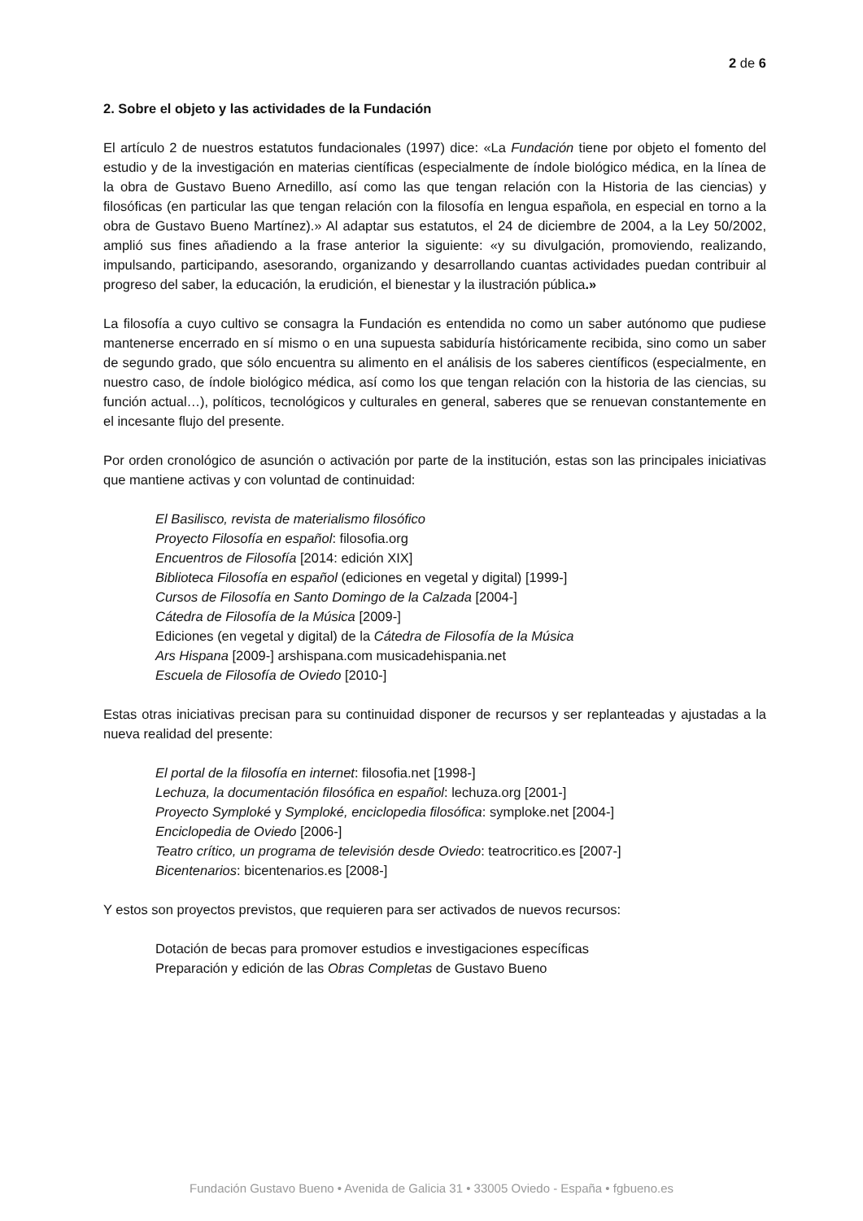2 de 6
2. Sobre el objeto y las actividades de la Fundación
El artículo 2 de nuestros estatutos fundacionales (1997) dice: «La Fundación tiene por objeto el fomento del estudio y de la investigación en materias científicas (especialmente de índole biológico médica, en la línea de la obra de Gustavo Bueno Arnedillo, así como las que tengan relación con la Historia de las ciencias) y filosóficas (en particular las que tengan relación con la filosofía en lengua española, en especial en torno a la obra de Gustavo Bueno Martínez).» Al adaptar sus estatutos, el 24 de diciembre de 2004, a la Ley 50/2002, amplió sus fines añadiendo a la frase anterior la siguiente: «y su divulgación, promoviendo, realizando, impulsando, participando, asesorando, organizando y desarrollando cuantas actividades puedan contribuir al progreso del saber, la educación, la erudición, el bienestar y la ilustración pública.»
La filosofía a cuyo cultivo se consagra la Fundación es entendida no como un saber autónomo que pudiese mantenerse encerrado en sí mismo o en una supuesta sabiduría históricamente recibida, sino como un saber de segundo grado, que sólo encuentra su alimento en el análisis de los saberes científicos (especialmente, en nuestro caso, de índole biológico médica, así como los que tengan relación con la historia de las ciencias, su función actual…), políticos, tecnológicos y culturales en general, saberes que se renuevan constantemente en el incesante flujo del presente.
Por orden cronológico de asunción o activación por parte de la institución, estas son las principales iniciativas que mantiene activas y con voluntad de continuidad:
El Basilisco, revista de materialismo filosófico
Proyecto Filosofía en español: filosofia.org
Encuentros de Filosofía [2014: edición XIX]
Biblioteca Filosofía en español (ediciones en vegetal y digital) [1999-]
Cursos de Filosofía en Santo Domingo de la Calzada [2004-]
Cátedra de Filosofía de la Música [2009-]
Ediciones (en vegetal y digital) de la Cátedra de Filosofía de la Música
Ars Hispana [2009-] arshispana.com musicadehispania.net
Escuela de Filosofía de Oviedo [2010-]
Estas otras iniciativas precisan para su continuidad disponer de recursos y ser replanteadas y ajustadas a la nueva realidad del presente:
El portal de la filosofía en internet: filosofia.net [1998-]
Lechuza, la documentación filosófica en español: lechuza.org [2001-]
Proyecto Symploké y Symploké, enciclopedia filosófica: symploke.net [2004-]
Enciclopedia de Oviedo [2006-]
Teatro crítico, un programa de televisión desde Oviedo: teatrocritico.es [2007-]
Bicentenarios: bicentenarios.es [2008-]
Y estos son proyectos previstos, que requieren para ser activados de nuevos recursos:
Dotación de becas para promover estudios e investigaciones específicas
Preparación y edición de las Obras Completas de Gustavo Bueno
Fundación Gustavo Bueno • Avenida de Galicia 31 • 33005 Oviedo - España • fgbueno.es